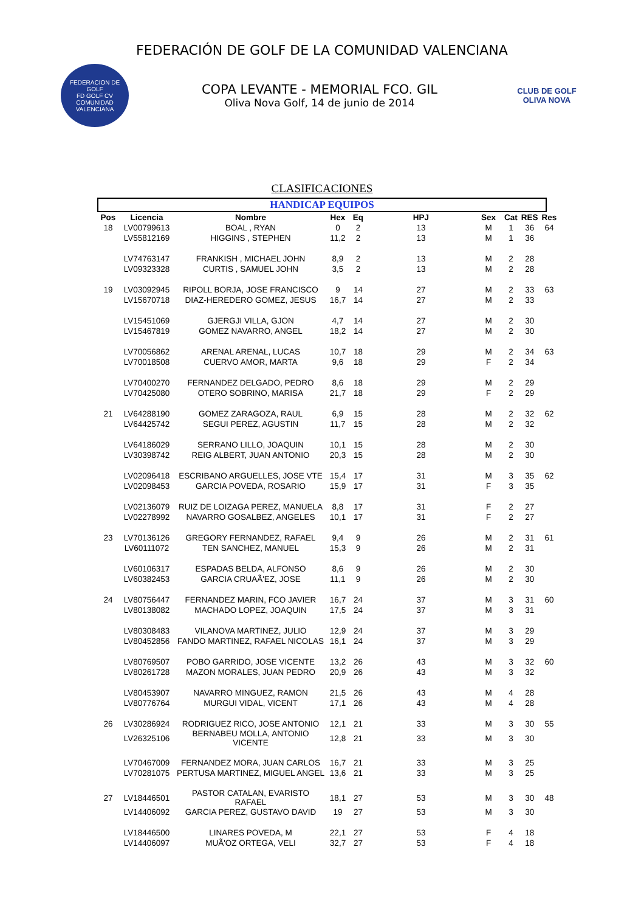FEDERACIÓN DE GOLF DE LA COMUNIDAD VALENCIANA
FEDERACION DE GOLF
FD GOLF CV
COMUNIDAD VALENCIANA
COPA LEVANTE - MEMORIAL FCO. GIL
Oliva Nova Golf, 14 de junio de 2014
CLUB DE GOLF
OLIVA NOVA
CLASIFICACIONES
HANDICAP EQUIPOS
| Pos | Licencia | Nombre | Hex | Eq | HPJ | Sex | Cat | RES | Res |
| --- | --- | --- | --- | --- | --- | --- | --- | --- | --- |
| 18 | LV00799613 | BOAL , RYAN | 0 | 2 | 13 | M | 1 | 36 | 64 |
| | LV55812169 | HIGGINS , STEPHEN | 11,2 | 2 | 13 | M | 1 | 36 | |
| | LV74763147 | FRANKISH , MICHAEL JOHN | 8,9 | 2 | 13 | M | 2 | 28 | |
| | LV09323328 | CURTIS , SAMUEL JOHN | 3,5 | 2 | 13 | M | 2 | 28 | |
| 19 | LV03092945 | RIPOLL BORJA, JOSE FRANCISCO | 9 | 14 | 27 | M | 2 | 33 | 63 |
| | LV15670718 | DIAZ-HEREDERO GOMEZ, JESUS | 16,7 | 14 | 27 | M | 2 | 33 | |
| | LV15451069 | GJERGJI VILLA, GJON | 4,7 | 14 | 27 | M | 2 | 30 | |
| | LV15467819 | GOMEZ NAVARRO, ANGEL | 18,2 | 14 | 27 | M | 2 | 30 | |
| | LV70056862 | ARENAL ARENAL, LUCAS | 10,7 | 18 | 29 | M | 2 | 34 | 63 |
| | LV70018508 | CUERVO AMOR, MARTA | 9,6 | 18 | 29 | F | 2 | 34 | |
| | LV70400270 | FERNANDEZ DELGADO, PEDRO | 8,6 | 18 | 29 | M | 2 | 29 | |
| | LV70425080 | OTERO SOBRINO, MARISA | 21,7 | 18 | 29 | F | 2 | 29 | |
| 21 | LV64288190 | GOMEZ ZARAGOZA, RAUL | 6,9 | 15 | 28 | M | 2 | 32 | 62 |
| | LV64425742 | SEGUI PEREZ, AGUSTIN | 11,7 | 15 | 28 | M | 2 | 32 | |
| | LV64186029 | SERRANO LILLO, JOAQUIN | 10,1 | 15 | 28 | M | 2 | 30 | |
| | LV30398742 | REIG ALBERT, JUAN ANTONIO | 20,3 | 15 | 28 | M | 2 | 30 | |
| | LV02096418 | ESCRIBANO ARGUELLES, JOSE VTE | 15,4 | 17 | 31 | M | 3 | 35 | 62 |
| | LV02098453 | GARCIA POVEDA, ROSARIO | 15,9 | 17 | 31 | F | 3 | 35 | |
| | LV02136079 | RUIZ DE LOIZAGA PEREZ, MANUELA | 8,8 | 17 | 31 | F | 2 | 27 | |
| | LV02278992 | NAVARRO GOSALBEZ, ANGELES | 10,1 | 17 | 31 | F | 2 | 27 | |
| 23 | LV70136126 | GREGORY FERNANDEZ, RAFAEL | 9,4 | 9 | 26 | M | 2 | 31 | 61 |
| | LV60111072 | TEN SANCHEZ, MANUEL | 15,3 | 9 | 26 | M | 2 | 31 | |
| | LV60106317 | ESPADAS BELDA, ALFONSO | 8,6 | 9 | 26 | M | 2 | 30 | |
| | LV60382453 | GARCIA CRUAÃ'EZ, JOSE | 11,1 | 9 | 26 | M | 2 | 30 | |
| 24 | LV80756447 | FERNANDEZ MARIN, FCO JAVIER | 16,7 | 24 | 37 | M | 3 | 31 | 60 |
| | LV80138082 | MACHADO LOPEZ, JOAQUIN | 17,5 | 24 | 37 | M | 3 | 31 | |
| | LV80308483 | VILANOVA MARTINEZ, JULIO | 12,9 | 24 | 37 | M | 3 | 29 | |
| | LV80452856 | FANDO MARTINEZ, RAFAEL NICOLAS | 16,1 | 24 | 37 | M | 3 | 29 | |
| | LV80769507 | POBO GARRIDO, JOSE VICENTE | 13,2 | 26 | 43 | M | 3 | 32 | 60 |
| | LV80261728 | MAZON MORALES, JUAN PEDRO | 20,9 | 26 | 43 | M | 3 | 32 | |
| | LV80453907 | NAVARRO MINGUEZ, RAMON | 21,5 | 26 | 43 | M | 4 | 28 | |
| | LV80776764 | MURGUI VIDAL, VICENT | 17,1 | 26 | 43 | M | 4 | 28 | |
| 26 | LV30286924 | RODRIGUEZ RICO, JOSE ANTONIO | 12,1 | 21 | 33 | M | 3 | 30 | 55 |
| | LV26325106 | BERNABEU MOLLA, ANTONIO VICENTE | 12,8 | 21 | 33 | M | 3 | 30 | |
| | LV70467009 | FERNANDEZ MORA, JUAN CARLOS | 16,7 | 21 | 33 | M | 3 | 25 | |
| | LV70281075 | PERTUSA MARTINEZ, MIGUEL ANGEL | 13,6 | 21 | 33 | M | 3 | 25 | |
| 27 | LV18446501 | PASTOR CATALAN, EVARISTO RAFAEL | 18,1 | 27 | 53 | M | 3 | 30 | 48 |
| | LV14406092 | GARCIA PEREZ, GUSTAVO DAVID | 19 | 27 | 53 | M | 3 | 30 | |
| | LV18446500 | LINARES POVEDA, M | 22,1 | 27 | 53 | F | 4 | 18 | |
| | LV14406097 | MUÃ'OZ ORTEGA, VELI | 32,7 | 27 | 53 | F | 4 | 18 | |